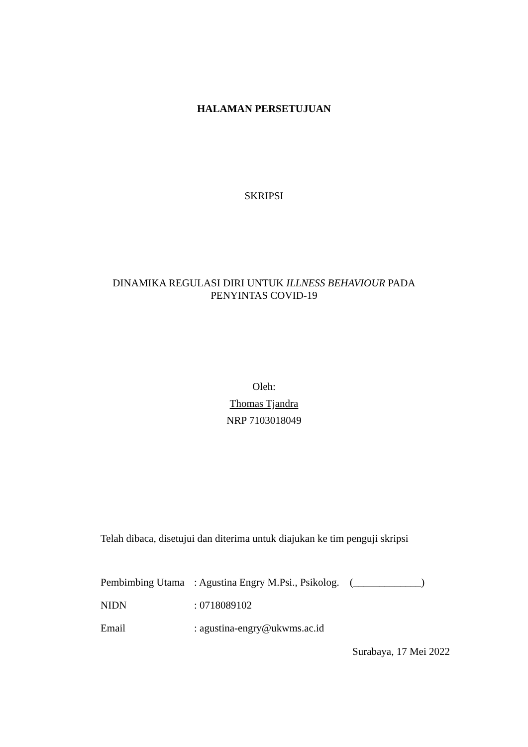HALAMAN PERSETUJUAN
SKRIPSI
DINAMIKA REGULASI DIRI UNTUK ILLNESS BEHAVIOUR PADA
PENYINTAS COVID-19
Oleh:
Thomas Tjandra
NRP 7103018049
Telah dibaca, disetujui dan diterima untuk diajukan ke tim penguji skripsi
Pembimbing Utama: Agustina Engry M.Psi., Psikolog. (_____________)
NIDN: 0718089102
Email: agustina-engry@ukwms.ac.id
Surabaya, 17 Mei 2022